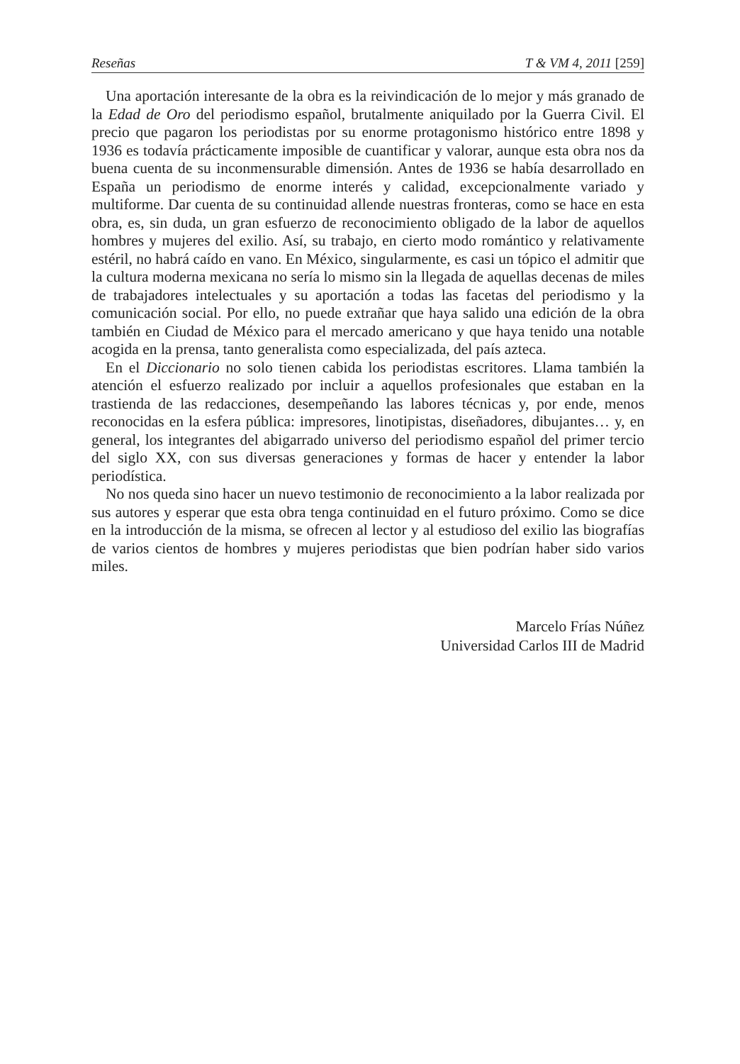Reseñas T & VM 4, 2011 [259]
Una aportación interesante de la obra es la reivindicación de lo mejor y más granado de la Edad de Oro del periodismo español, brutalmente aniquilado por la Guerra Civil. El precio que pagaron los periodistas por su enorme protagonismo histórico entre 1898 y 1936 es todavía prácticamente imposible de cuantificar y valorar, aunque esta obra nos da buena cuenta de su inconmensurable dimensión. Antes de 1936 se había desarrollado en España un periodismo de enorme interés y calidad, excepcionalmente variado y multiforme. Dar cuenta de su continuidad allende nuestras fronteras, como se hace en esta obra, es, sin duda, un gran esfuerzo de reconocimiento obligado de la labor de aquellos hombres y mujeres del exilio. Así, su trabajo, en cierto modo romántico y relativamente estéril, no habrá caído en vano. En México, singularmente, es casi un tópico el admitir que la cultura moderna mexicana no sería lo mismo sin la llegada de aquellas decenas de miles de trabajadores intelectuales y su aportación a todas las facetas del periodismo y la comunicación social. Por ello, no puede extrañar que haya salido una edición de la obra también en Ciudad de México para el mercado americano y que haya tenido una notable acogida en la prensa, tanto generalista como especializada, del país azteca.
En el Diccionario no solo tienen cabida los periodistas escritores. Llama también la atención el esfuerzo realizado por incluir a aquellos profesionales que estaban en la trastienda de las redacciones, desempeñando las labores técnicas y, por ende, menos reconocidas en la esfera pública: impresores, linotipistas, diseñadores, dibujantes… y, en general, los integrantes del abigarrado universo del periodismo español del primer tercio del siglo XX, con sus diversas generaciones y formas de hacer y entender la labor periodística.
No nos queda sino hacer un nuevo testimonio de reconocimiento a la labor realizada por sus autores y esperar que esta obra tenga continuidad en el futuro próximo. Como se dice en la introducción de la misma, se ofrecen al lector y al estudioso del exilio las biografías de varios cientos de hombres y mujeres periodistas que bien podrían haber sido varios miles.
Marcelo Frías Núñez
Universidad Carlos III de Madrid